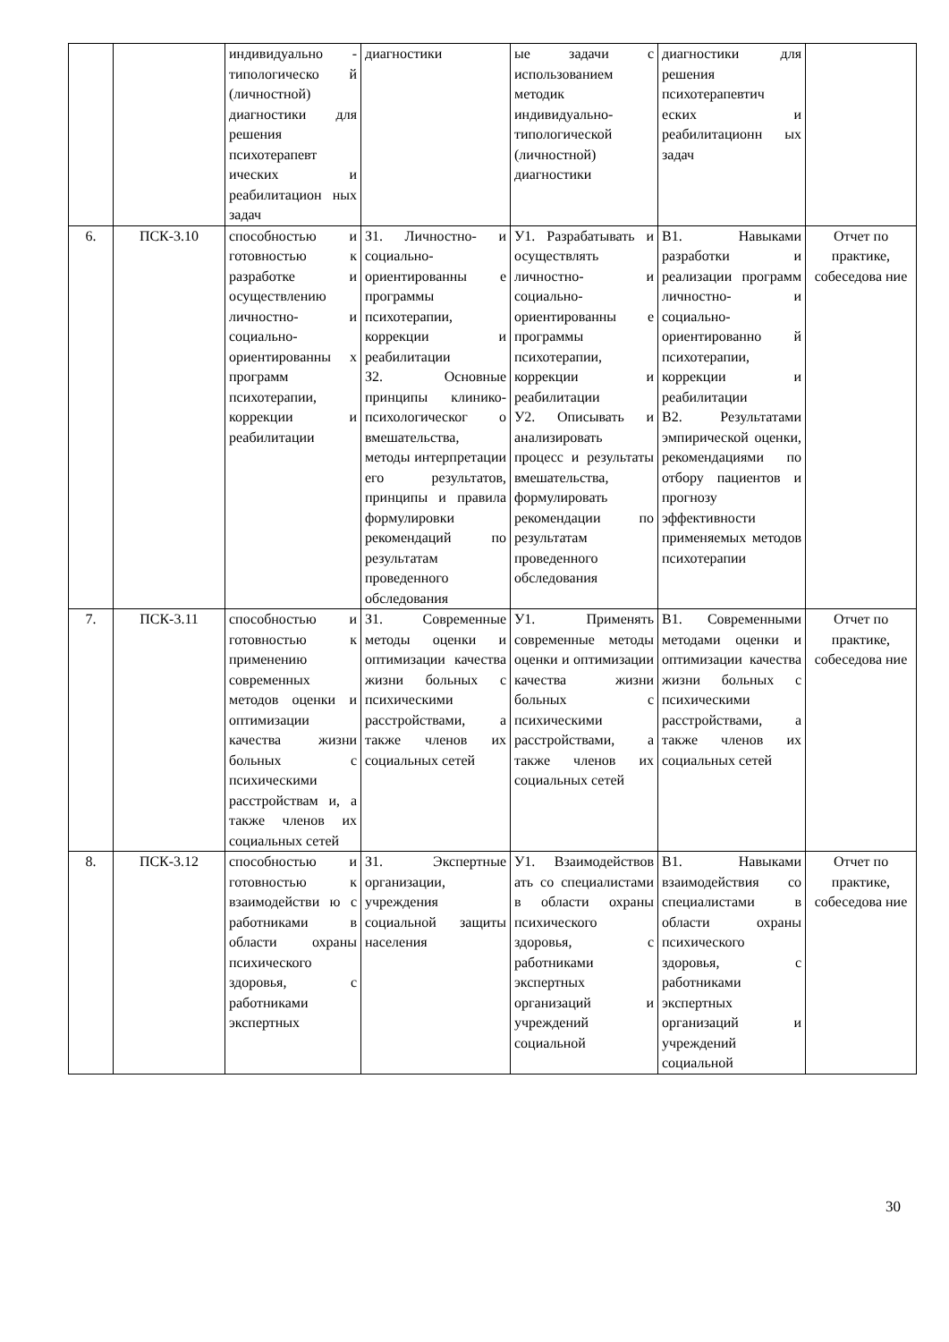| | | индивидуально - типологическо й (личностной) диагностики для решения психотерапевт ических и реабилитацион ных задач | диагностики | ые задачи с использованием методик индивидуально-типологической (личностной) диагностики | диагностики для решения психотерапевтич еских и реабилитационн ых задач | |
| 6. | ПСК-3.10 | способностью и готовностью к разработке и осуществлению личностно- и социально-ориентированны х программ психотерапии, коррекции и реабилитации | З1. Личностно- и социально-ориентированны е программы психотерапии, коррекции и реабилитации З2. Основные принципы клинико-психологическог о вмешательства, методы интерпретации его результатов, принципы и правила формулировки рекомендаций по результатам проведенного обследования | У1. Разрабатывать и осуществлять личностно- и социально-ориентированны е программы психотерапии, коррекции и реабилитации У2. Описывать и анализировать процесс и результаты вмешательства, формулировать рекомендации по результатам проведенного обследования | В1. Навыками разработки и реализации программ личностно- и социально-ориентированно й психотерапии, коррекции и реабилитации В2. Результатами эмпирической оценки, рекомендациями по отбору пациентов и прогнозу эффективности применяемых методов психотерапии | Отчет по практике, собеседова ние |
| 7. | ПСК-3.11 | способностью и готовностью к применению современных методов оценки и оптимизации качества жизни больных с психическими расстройствам и, а также членов их социальных сетей | З1. Современные методы оценки и оптимизации качества жизни больных с психическими расстройствами, а также членов их социальных сетей | У1. Применять современные методы оценки и оптимизации качества жизни больных с психическими расстройствами, а также членов их социальных сетей | В1. Современными методами оценки и оптимизации качества жизни больных с психическими расстройствами, а также членов их социальных сетей | Отчет по практике, собеседова ние |
| 8. | ПСК-3.12 | способностью и готовностью к взаимодействи ю с работниками в области охраны психического здоровья, с работниками экспертных | З1. Экспертные организации, учреждения социальной защиты населения | У1. Взаимодействов ать со специалистами в области охраны психического здоровья, с работниками экспертных организаций и учреждений социальной | В1. Навыками взаимодействия со специалистами в области охраны психического здоровья, с работниками экспертных организаций и учреждений социальной | Отчет по практике, собеседова ние |
30